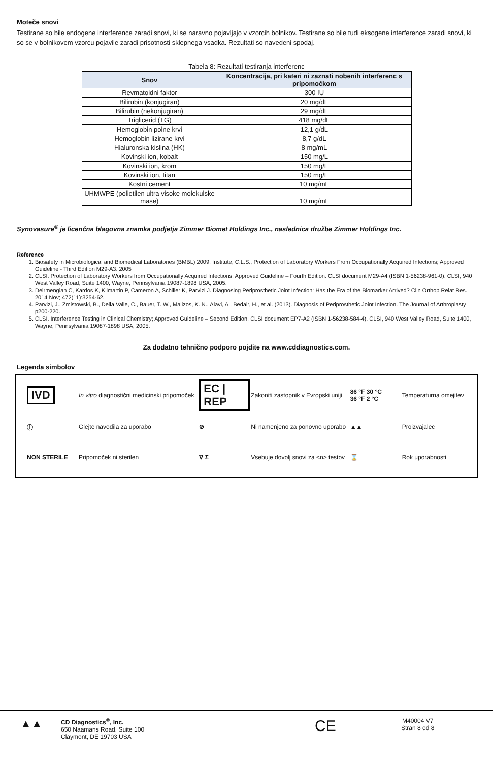Moteče snovi
Testirane so bile endogene interference zaradi snovi, ki se naravno pojavljajo v vzorcih bolnikov. Testirane so bile tudi eksogene interference zaradi snovi, ki so se v bolnikovem vzorcu pojavile zaradi prisotnosti sklepnega vsadka. Rezultati so navedeni spodaj.
Tabela 8: Rezultati testiranja interferenc
| Snov | Koncentracija, pri kateri ni zaznati nobenih interferenc s pripomočkom |
| --- | --- |
| Revmatoidni faktor | 300 IU |
| Bilirubin (konjugiran) | 20 mg/dL |
| Bilirubin (nekonjugiran) | 29 mg/dL |
| Triglicerid (TG) | 418 mg/dL |
| Hemoglobin polne krvi | 12,1 g/dL |
| Hemoglobin lizirane krvi | 8,7 g/dL |
| Hialuronska kislina (HK) | 8 mg/mL |
| Kovinski ion, kobalt | 150 mg/L |
| Kovinski ion, krom | 150 mg/L |
| Kovinski ion, titan | 150 mg/L |
| Kostni cement | 10 mg/mL |
| UHMWPE (polietilen ultra visoke molekulske mase) | 10 mg/mL |
Synovasure<sup>®</sup> je licenčna blagovna znamka podjetja Zimmer Biomet Holdings Inc., naslednica družbe Zimmer Holdings Inc.
Reference
1. Biosafety in Microbiological and Biomedical Laboratories (BMBL) 2009. Institute, C.L.S., Protection of Laboratory Workers From Occupationally Acquired Infections; Approved Guideline - Third Edition M29-A3. 2005
2. CLSI. Protection of Laboratory Workers from Occupationally Acquired Infections; Approved Guideline – Fourth Edition. CLSI document M29-A4 (ISBN 1-56238-961-0). CLSI, 940 West Valley Road, Suite 1400, Wayne, Pennsylvania 19087-1898 USA, 2005.
3. Deirmengian C, Kardos K, Kilmartin P, Cameron A, Schiller K, Parvizi J. Diagnosing Periprosthetic Joint Infection: Has the Era of the Biomarker Arrived? Clin Orthop Relat Res. 2014 Nov; 472(11):3254-62.
4. Parvizi, J., Zmistowski, B., Della Valle, C., Bauer, T. W., Malizos, K. N., Alavi, A., Bedair, H., et al. (2013). Diagnosis of Periprosthetic Joint Infection. The Journal of Arthroplasty p200-220.
5. CLSI. Interference Testing in Clinical Chemistry; Approved Guideline – Second Edition. CLSI document EP7-A2 (ISBN 1-56238-584-4). CLSI, 940 West Valley Road, Suite 1400, Wayne, Pennsylvania 19087-1898 USA, 2005.
Za dodatno tehnično podporo pojdite na www.cddiagnostics.com.
Legenda simbolov
| IVD | In vitro diagnostični medicinski pripomoček | EC / REP | Zakoniti zastopnik v Evropski uniji | 86 °F 30 °C 36 °F 2 °C | Temperaturna omejitev |
| ⓘ | Glejte navodila za uporabo | ⊘ | Ni namenjeno za ponovno uporabo | ▲▲ | Proizvajalec |
| NON STERILE | Pripomoček ni sterilen | ∇ Σ | Vsebuje dovolj snovi za <n> testov | ⌛ | Rok uporabnosti |
▲▲
CD Diagnostics<sup>®</sup>, Inc.
650 Naamans Road, Suite 100
Claymont, DE 19703 USA
CE
M40004 V7
Stran 8 od 8